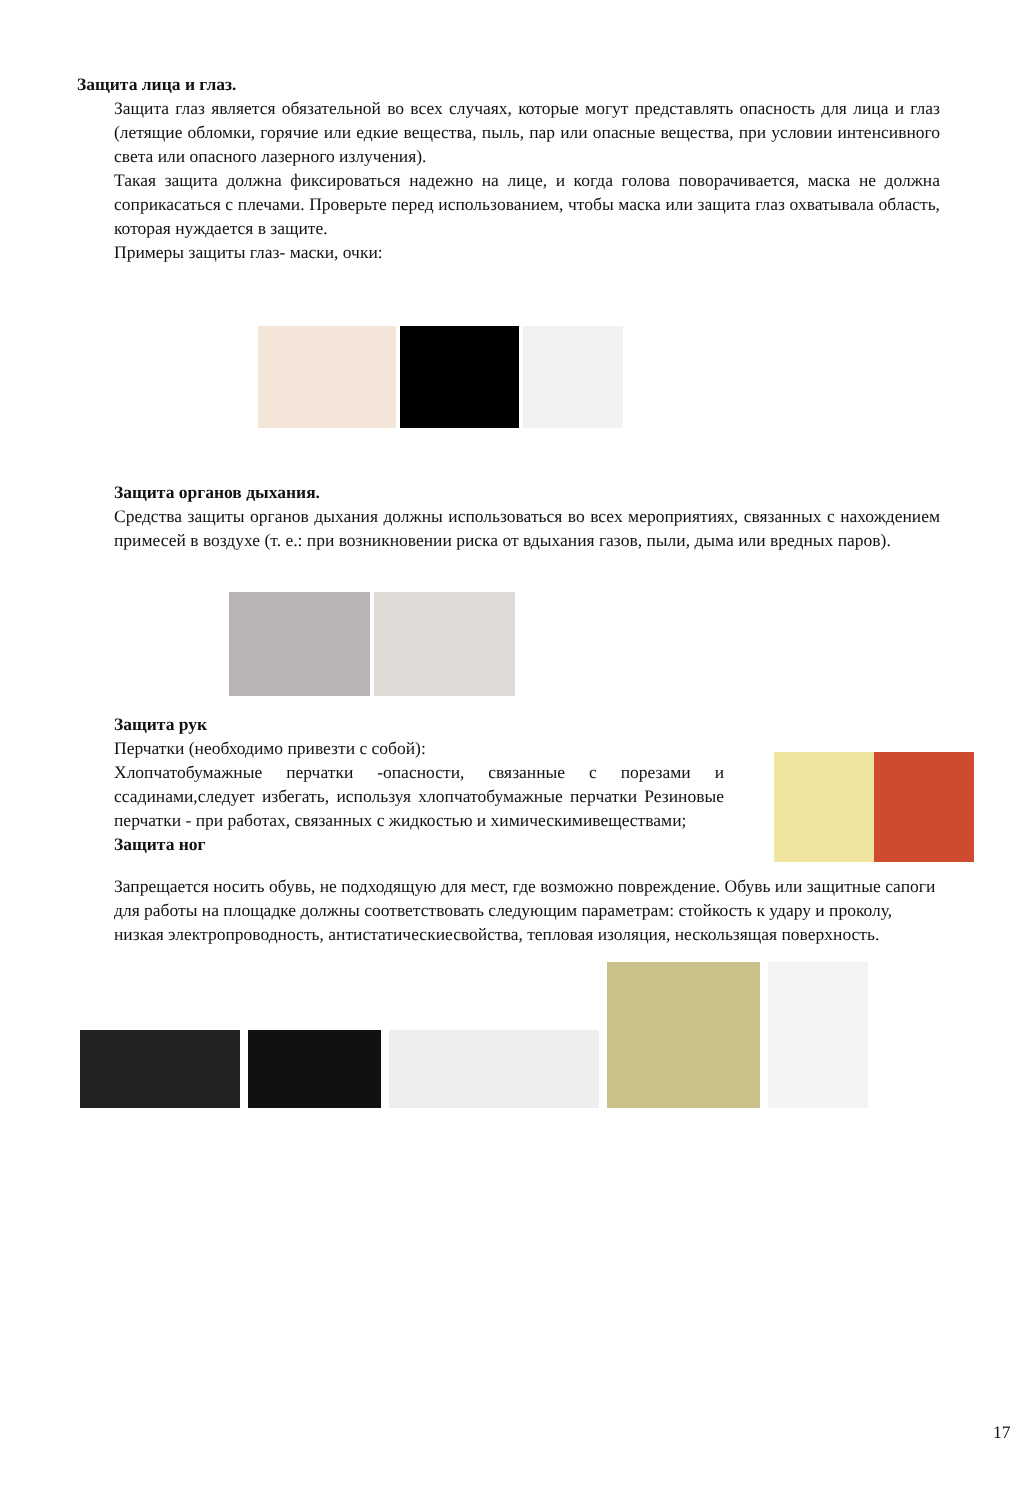Защита лица и глаз.
Защита глаз является обязательной во всех случаях, которые могут представлять опасность для лица и глаз (летящие обломки, горячие или едкие вещества, пыль, пар или опасные вещества, при условии интенсивного света или опасного лазерного излучения).
Такая защита должна фиксироваться надежно на лице, и когда голова поворачивается, маска не должна соприкасаться с плечами. Проверьте перед использованием, чтобы маска или защита глаз охватывала область, которая нуждается в защите.
Примеры защиты глаз- маски, очки:
Защита органов дыхания.
Средства защиты органов дыхания должны использоваться во всех мероприятиях, связанных с нахождением примесей в воздухе (т. е.: при возникновении риска от вдыхания газов, пыли, дыма или вредных паров).
Защита рук
Перчатки (необходимо привезти с собой):
Хлопчатобумажные перчатки -опасности, связанные с порезами и ссадинами,следует избегать, используя хлопчатобумажные перчатки Резиновые перчатки - при работах, связанных с жидкостью и химическимивеществами;
Защита ног
Запрещается носить обувь, не подходящую для мест, где возможно повреждение. Обувь или защитные сапоги для работы на площадке должны соответствовать следующим параметрам: стойкость к удару и проколу, низкая электропроводность, антистатическиесвойства, тепловая изоляция, нескользящая поверхность.
17